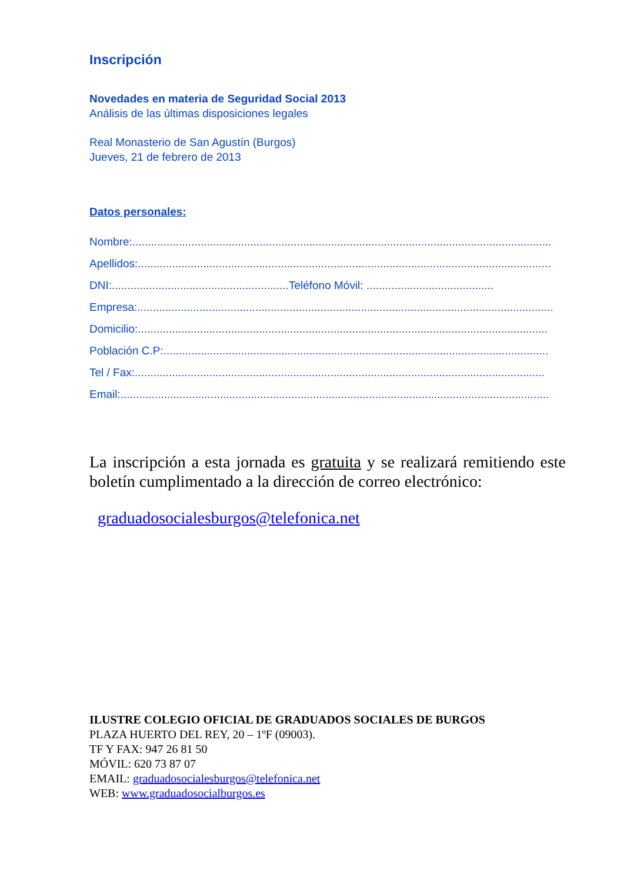Inscripción
Novedades en materia de Seguridad Social 2013
Análisis de las últimas disposiciones legales
Real Monasterio de San Agustín (Burgos)
Jueves, 21 de febrero de 2013
Datos personales:
Nombre:.......................................................................................................................................
Apellidos:.....................................................................................................................................
DNI:.........................................................Teléfono Móvil: .........................................
Empresa:......................................................................................................................................
Domicilio:....................................................................................................................................
Población C.P:............................................................................................................................
Tel / Fax:....................................................................................................................................
Email:..........................................................................................................................................
La inscripción a esta jornada es gratuita y se realizará remitiendo este boletín cumplimentado a la dirección de correo electrónico:
graduadosocialesburgos@telefonica.net
ILUSTRE COLEGIO OFICIAL DE GRADUADOS SOCIALES DE BURGOS
PLAZA HUERTO DEL REY, 20 – 1ºF (09003).
TF Y FAX: 947 26 81 50
MÓVIL: 620 73 87 07
EMAIL: graduadosocialesburgos@telefonica.net
WEB: www.graduadosocialburgos.es